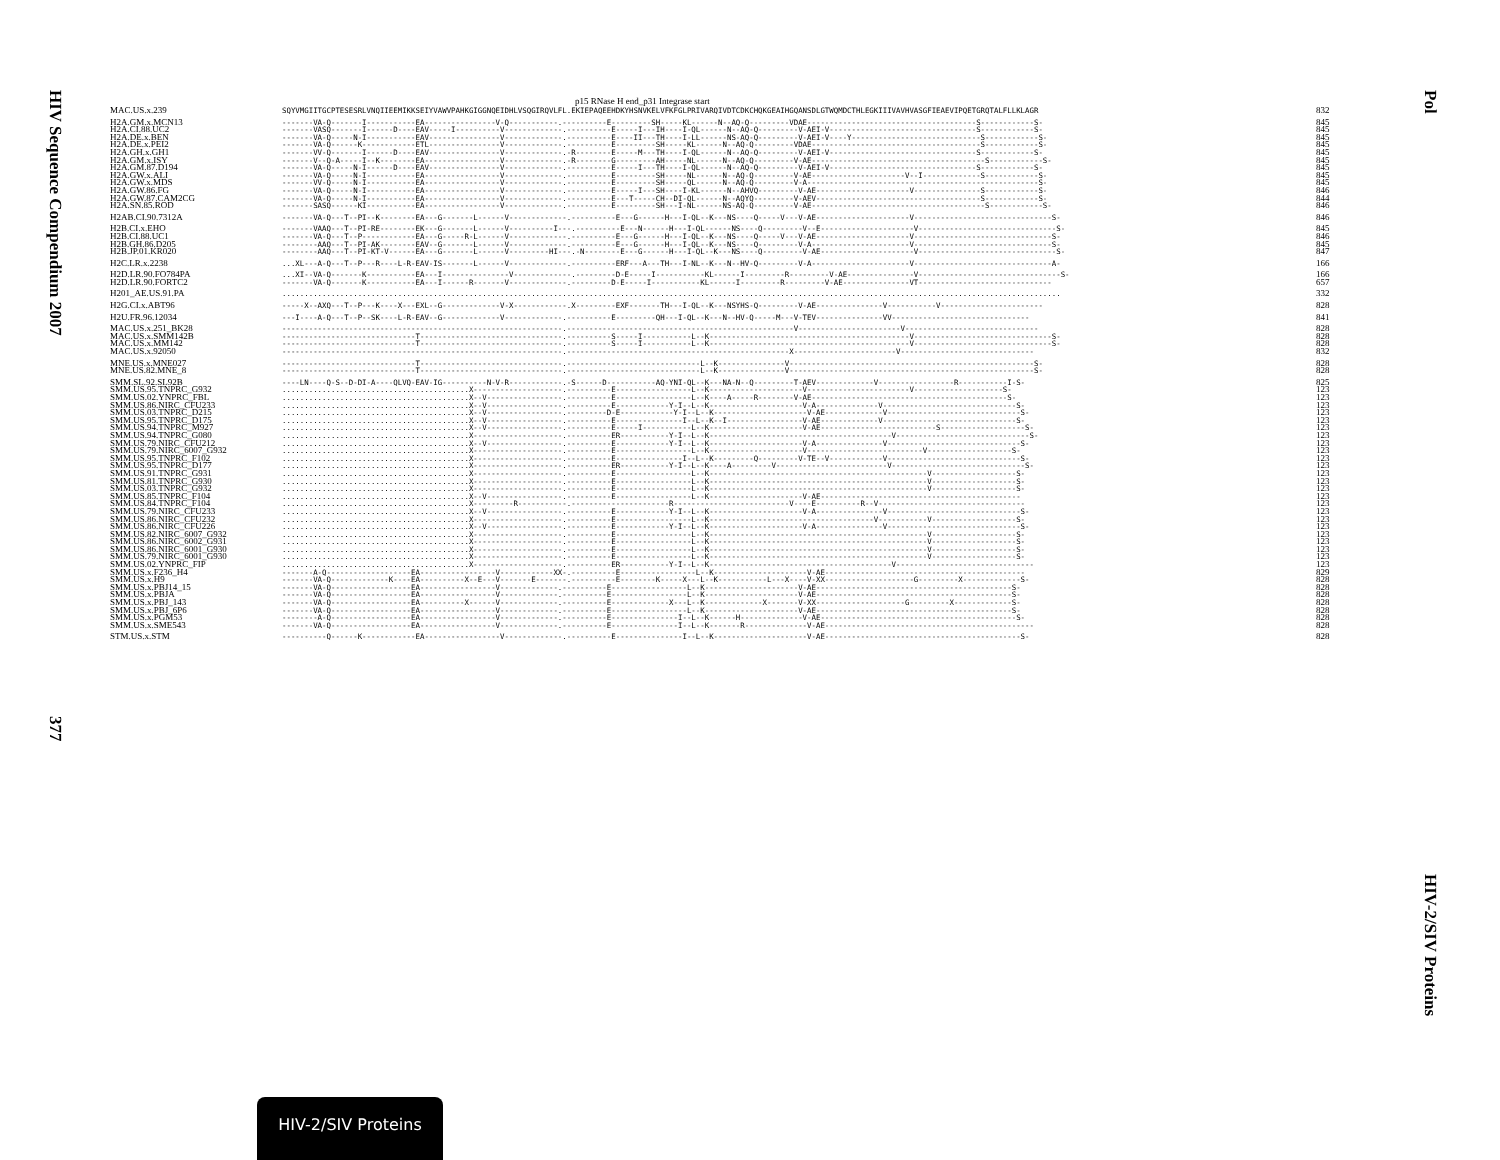HIV Sequence Compendium 2007
377
p15 RNase H end_p31 Integrase start
| MAC.US.x.239 | SQYVMGIITGCPTESESRLVNQIIEEMIKKSEIYVAWVPAHKGIGGNQEIDHLVSQGIRQVLFL.EKIEPAQEEHDKYHSNVKELVFKFGLPRIVARQIVDTCDKCHQKGEAIHGQANSDLGTWQMDCTHLEGKIIIVAVHVASGFIEAEVIPQETGRQTALFLLKLAGR | 832 |
| H2A.GM.x.MCN13 | -------VA-Q-------I-----------EA----------------V-Q-----------.----------E---------SH-----KL------N--AQ-Q---------VDAE--------------------------------------S------------S- | 845 |
| H2A.CI.88.UC2 | -------VASQ-------I------D----EAV-----I----------V-------------.----------E-----I---IH----I-QL------N--AQ-Q---------V-AEI-V---------------------------------S------------S- | 845 |
| H2A.DE.x.BEN | -------VA-Q-----N-I-----------EAV----------------V-------------.----------E----II---TH----I-LL------NS-AQ-Q---------V-AEI-V----Y-----------------------------S------------S- | 845 |
| H2A.DE.x.PEI2 | -------VA-Q------K------------ETL----------------V-------------.----------E---------SH-----KL------N--AQ-Q---------VDAE--------------------------------------S------------S- | 845 |
| H2A.GH.x.GH1 | -------VV-Q-------I------D----EAV----------------V-------------.-R--------E-----M---TH----I-QL------N--AQ-Q---------V-AEI-V---------------------------------S------------S- | 845 |
| H2A.GM.x.ISY | -------V--Q-A-----I--K--------EA-----------------V-------------.-R--------G---------AH-----NL------N--AQ-Q---------V-AE---------------------------------------S------------S- | 845 |
| H2A.GM.87.D194 | -------VA-Q-----N-I------D----EAV----------------V-------------.----------E-----I---TH----I-QL------N--AQ-Q---------V-AEI-V---------------------------------S------------S- | 845 |
| H2A.GW.x.ALI | -------VA-Q-----N-I-----------EA-----------------V-------------.----------E---------SH-----NL------N--AQ-Q---------V-AE---------------------V--I-------------S------------S- | 845 |
| H2A.GW.x.MDS | -------VV-Q-----N-I-----------EA-----------------V-------------.----------E---------SH-----QL------N--AQ-Q---------V-A----------------------------------------------------S- | 845 |
| H2A.GW.86.FG | -------VA-Q-----N-I-----------EA-----------------V-------------.----------E-----I---SH----I-KL------N--AHVQ---------V-AE---------------------V---------------S------------S- | 846 |
| H2A.GW.87.CAM2CG | -------VA-Q-----N-I-----------EA-----------------V-------------.----------E---T-----CH--DI-QL------N--AQYQ---------V-AEV-------------------------------------S------------S- | 844 |
| H2A.SN.85.ROD | -------SASQ------KI-----------EA-----------------V-------------.----------E---------SH---I-NL------NS-AQ-Q---------V-AE---------------------------------------S------------S- | 846 |
| H2AB.CI.90.7312A | -------VA-Q---T--PI--K--------EA---G-------L------V-------------.----------E---G------H---I-QL--K---NS----Q-----V---V-AE---------------------V-------------------------------S- | 846 |
| H2B.CI.x.EHO | -------VAAQ---T--PI-RE--------EK---G-------L------V----------I---.----------E---N------H---I-QL------NS----Q---------V--E---------------------V-------------------------------S- | 845 |
| H2B.CI.88.UC1 | -------VA-Q---T--P------------EA---G-----R-L------V-------------.----------E---G------H---I-QL--K---NS----Q-----V---V-AE---------------------V-------------------------------S- | 846 |
| H2B.GH.86.D205 | --------AAQ---T--PI-AK--------EAV--G-------L------V-------------.----------E---G------H---I-QL--K---NS----Q---------V-A----------------------V-------------------------------S- | 845 |
| H2B.JP.01.KR020 | --------AAQ---T--PI-KT-V------EA---G-------L------V---------HI---.-N--------E---G------H---I-QL--K---NS----Q---------V-AE---------------------V-------------------------------S- | 847 |
| H2C.LR.x.2238 | ...XL---A-Q---T--P---R----L-R-EAV-IS-------L------V-------------.----------ERF---A---TH---I-NL--K---N--HV-Q---------V-A----------------------V-------------------------------A- | 166 |
| H2D.LR.90.FO784PA | ...XI--VA-Q-------K-----------EA---I---------------V-------------.---------D-E-----I-----------KL------I---------R---------V-AE---------------V--------------------------------S- | 166 |
| H2D.LR.90.FORTC2 | -------VA-Q-------K-----------EA---I------R-------V-------------.---------D-E-----I-----------KL------I---------R---------V-AE---------------VT------------------------------ | 657 |
| H201_AE.US.91.PA | ............................................................................................................................................................................... | 332 |
| H2G.CI.x.ABT96 | -----X--AXQ---T--P---K----X---EXL--G-------------V-X------------.X---------EXF-------TH---I-QL--K---NSYHS-Q---------V-AE---------------V-----------V----------------------- | 828 |
| H2U.FR.96.12034 | ---I----A-Q---T--P--SK----L-R-EAV--G-------------V-------------.----------E---------QH---I-QL--K---N--HV-Q-----M---V-TEV---------------VV------------------------------- | 841 |
| MAC.US.x.251_BK28 | ---------------------------------------------------------------.---------------------------------------------------V-----------------------V------------------------------ | 828 |
| MAC.US.x.SMM142B | ------------------------------T--------------------------------.----------S-----I-----------L--K---------------------------------------------V-------------------------------S- | 828 |
| MAC.US.x.MM142 | ------------------------------T--------------------------------.----------S-----I-----------L--K---------------------------------------------V-------------------------------S- | 828 |
| MAC.US.x.92050 | ---------------------------------------------------------------.--------------------------------------------------X-----------------------V------------------------------ | 832 |
| MNE.US.x.MNE027 | ------------------------------T--------------------------------.------------------------------L--K---------------V-------------------------------------------------------S- | 828 |
| MNE.US.82.MNE_8 | ------------------------------T--------------------------------.------------------------------L--K---------------V-------------------------------------------------------S- | 828 |
| SMM.SL.92.SL92B | ----LN----Q-S--D-DI-A----QLVQ-EAV-IG----------N-V-R------------.-S------D-----------AQ-YNI-QL--K---NA-N--Q---------T-AEV-------------V-----------------R-----------I-S- | 825 |
| SMM.US.95.TNPRC_G932 | ..........................................X--------------------.----------E-----------------L--K---------------------V-----------------------V--------------------S- | 123 |
| SMM.US.02.YNPRC_FBL | ..........................................X--V-----------------.----------E-----------------L--K----A-----R--------V-AE--------------------------------------------S- | 123 |
| SMM.US.86.NIRC_CFU233 | ..........................................X--V-----------------.----------E------------Y-I--L--K---------------------V-A--------------V------------------------------S- | 123 |
| SMM.US.03.TNPRC_D215 | ..........................................X--V-----------------.---------D-E------------Y-I--L--K---------------------V-AE-------------V------------------------------S- | 123 |
| SMM.US.95.TNPRC_D175 | ..........................................X--V-----------------.----------E---------------I--L--K--I-----------------V-AE-------------V------------------------------S- | 123 |
| SMM.US.94.TNPRC_M927 | ..........................................X--V-----------------.----------E-----I-----------L--K---------------------V-AE--------------------------S-------------------S- | 123 |
| SMM.US.94.TNPRC_G080 | ..........................................X--------------------.----------ER-----------Y-I--L--K-----------------------------------------V------------------------------S- | 123 |
| SMM.US.79.NIRC_CFU212 | ..........................................X--V-----------------.----------E------------Y-I--L--K---------------------V-A---------------V------------------------------S- | 123 |
| SMM.US.79.NIRC_6007_G932 | ..........................................X--------------------.----------E-----------------L--K---------------------V--------------------------V-------------------S- | 123 |
| SMM.US.95.TNPRC_F102 | ..........................................X--------------------.----------E---------------I--L--K---------Q---------V-TE--V------------V------------------------------S- | 123 |
| SMM.US.95.TNPRC_D177 | ..........................................X--------------------.----------ER-----------Y-I--L--K----A---------V-------------------------V------------------------------S- | 123 |
| SMM.US.91.TNPRC_G931 | ..........................................X--------------------.----------E-----------------L--K-------------------------------------------------V-------------------S- | 123 |
| SMM.US.81.TNPRC_G930 | ..........................................X--------------------.----------E-----------------L--K-------------------------------------------------V-------------------S- | 123 |
| SMM.US.03.TNPRC_G932 | ..........................................X--------------------.----------E-----------------L--K-------------------------------------------------V-------------------S- | 123 |
| SMM.US.85.TNPRC_F104 | ..........................................X--V-----------------.----------E-----------------L--K---------------------V-AE--------------------------------------------- | 123 |
| SMM.US.84.TNPRC_F104 | ..........................................X---------R-----------.----------------------R--------------------------V----E----------R--V--------------------------------- | 123 |
| SMM.US.79.NIRC_CFU233 | ..........................................X--V-----------------.----------E------------Y-I--L--K---------------------V-A---------------V------------------------------S- | 123 |
| SMM.US.86.NIRC_CFU232 | ..........................................X--------------------.----------E-----------------L--K-------------------------------------V-----------V-------------------S- | 123 |
| SMM.US.86.NIRC_CFU226 | ..........................................X--V-----------------.----------E------------Y-I--L--K---------------------V-A---------------V------------------------------S- | 123 |
| SMM.US.82.NIRC_6007_G932 | ..........................................X--------------------.----------E-----------------L--K-------------------------------------------------V-------------------S- | 123 |
| SMM.US.86.NIRC_6002_G931 | ..........................................X--------------------.----------E-----------------L--K-------------------------------------------------V-------------------S- | 123 |
| SMM.US.86.NIRC_6001_G930 | ..........................................X--------------------.----------E-----------------L--K-------------------------------------------------V-------------------S- | 123 |
| SMM.US.79.NIRC_6001_G930 | ..........................................X--------------------.----------E-----------------L--K-------------------------------------------------V-------------------S- | 123 |
| SMM.US.02.YNPRC_FIP | ..........................................X--------------------.----------ER-----------Y-I--L--K-----------------------------------------V------------------------------- | 123 |
| SMM.US.x.F236_H4 | -------A-Q-------------------EA-----------------V------------XX-.----------E-----------------L--K---------------------V-AE--------------------------------------------- | 829 |
| SMM.US.x.H9 | -------VA-Q-------------K----EA----------X--E---V-------E-------.----------E--------K-----X---L--K-----------L---X----V-XX--------------------G---------X-------------S- | 828 |
| SMM.US.x.PBJ14_15 | -------VA-Q------------------EA-----------------V-------------.----------E-----------------L--K---------------------V-AE--------------------------------------------S- | 828 |
| SMM.US.x.PBJA | -------VA-Q------------------EA-----------------V-------------.----------E-----------------L--K---------------------V-AE--------------------------------------------S- | 828 |
| SMM.US.x.PBJ_143 | -------VA-Q------------------EA----------X------V-------------.----------E-------------X---L--K-------------X-------V-XX--------------------G---------X-------------S- | 828 |
| SMM.US.x.PBJ_6P6 | -------VA-Q------------------EA-----------------V-------------.----------E-----------------L--K---------------------V-AE--------------------------------------------S- | 828 |
| SMM.US.x.PGM53 | --------A-Q------------------EA-----------------V-------------.----------E---------------I--L--K------H--------------V-AE--------------------------------------------S- | 828 |
| SMM.US.x.SME543 | -------VA-Q------------------EA-----------------V-------------.----------E---------------I--L--K-------R--------------V-AE----------------------------------------------- | 828 |
| STM.US.x.STM | ----------Q------K------------EA-----------------V-------------.----------E---------------I--L--K---------------------V-AE--------------------------------------------S- | 828 |
Pol
HIV-2/SIV Proteins
HIV-2/SIV Proteins